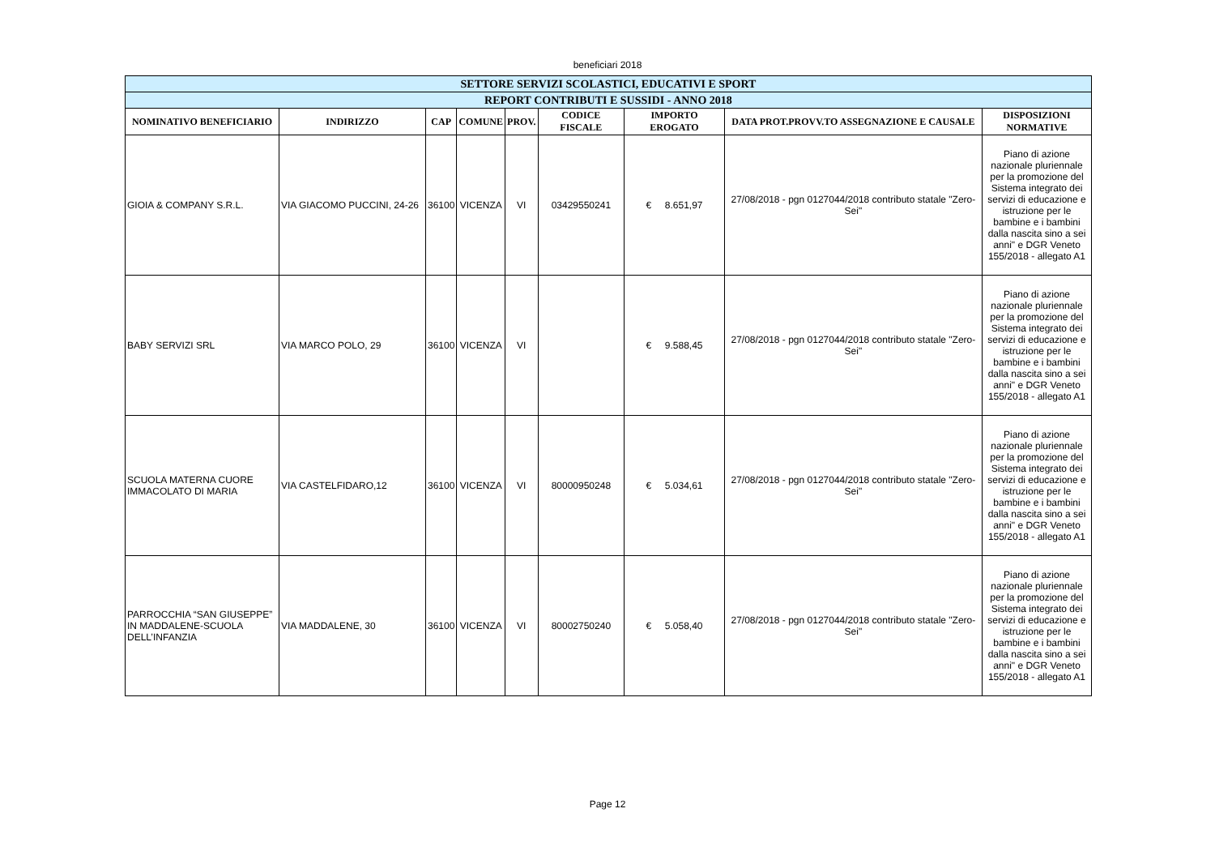beneficiari 2018
| SETTORE SERVIZI SCOLASTICI, EDUCATIVI E SPORT | | | | | | | | |
| --- | --- | --- | --- | --- | --- | --- | --- | --- |
| REPORT CONTRIBUTI E SUSSIDI - ANNO 2018 | | | | | | | | |
| NOMINATIVO BENEFICIARIO | INDIRIZZO | CAP | COMUNE | PROV. | CODICE FISCALE | IMPORTO EROGATO | DATA PROT.PROVV.TO ASSEGNAZIONE E CAUSALE | DISPOSIZIONI NORMATIVE |
| GIOIA & COMPANY S.R.L. | VIA GIACOMO PUCCINI, 24-26 | 36100 | VICENZA | VI | 03429550241 | € 8.651,97 | 27/08/2018 - pgn 0127044/2018 contributo statale "Zero-Sei" | Piano di azione nazionale pluriennale per la promozione del Sistema integrato dei servizi di educazione e istruzione per le bambine e i bambini dalla nascita sino a sei anni" e DGR Veneto 155/2018 - allegato A1 |
| BABY SERVIZI SRL | VIA MARCO POLO, 29 | 36100 | VICENZA | VI | | € 9.588,45 | 27/08/2018 - pgn 0127044/2018 contributo statale "Zero-Sei" | Piano di azione nazionale pluriennale per la promozione del Sistema integrato dei servizi di educazione e istruzione per le bambine e i bambini dalla nascita sino a sei anni" e DGR Veneto 155/2018 - allegato A1 |
| SCUOLA MATERNA CUORE IMMACOLATO DI MARIA | VIA CASTELFIDARO,12 | 36100 | VICENZA | VI | 80000950248 | € 5.034,61 | 27/08/2018 - pgn 0127044/2018 contributo statale "Zero-Sei" | Piano di azione nazionale pluriennale per la promozione del Sistema integrato dei servizi di educazione e istruzione per le bambine e i bambini dalla nascita sino a sei anni" e DGR Veneto 155/2018 - allegato A1 |
| PARROCCHIA “SAN GIUSEPPE” IN MADDALENE-SCUOLA DELL’INFANZIA | VIA MADDALENE, 30 | 36100 | VICENZA | VI | 80002750240 | € 5.058,40 | 27/08/2018 - pgn 0127044/2018 contributo statale "Zero-Sei" | Piano di azione nazionale pluriennale per la promozione del Sistema integrato dei servizi di educazione e istruzione per le bambine e i bambini dalla nascita sino a sei anni" e DGR Veneto 155/2018 - allegato A1 |
Page 12